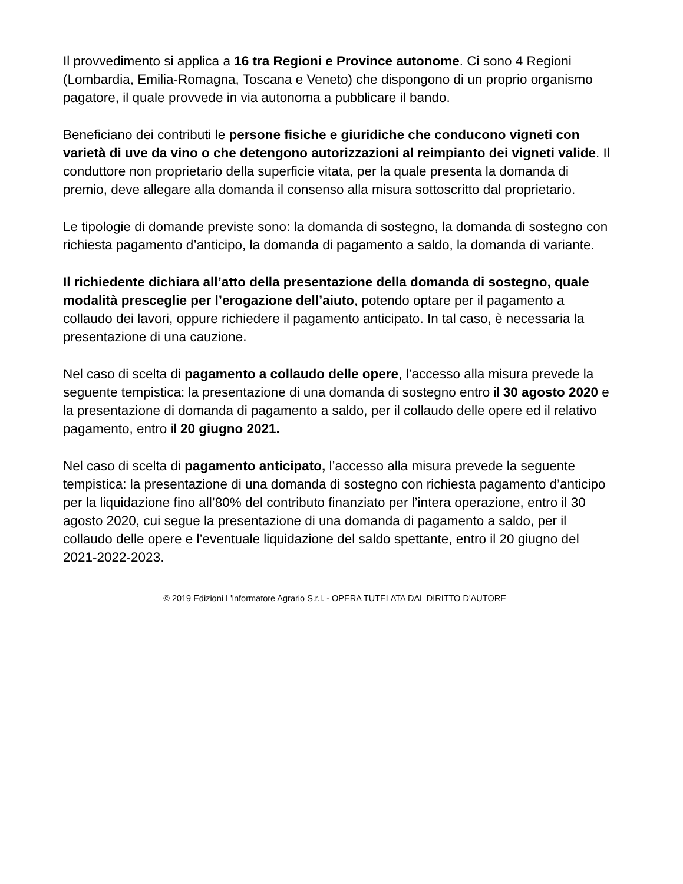Il provvedimento si applica a 16 tra Regioni e Province autonome. Ci sono 4 Regioni (Lombardia, Emilia-Romagna, Toscana e Veneto) che dispongono di un proprio organismo pagatore, il quale provvede in via autonoma a pubblicare il bando.
Beneficiano dei contributi le persone fisiche e giuridiche che conducono vigneti con varietà di uve da vino o che detengono autorizzazioni al reimpianto dei vigneti valide. Il conduttore non proprietario della superficie vitata, per la quale presenta la domanda di premio, deve allegare alla domanda il consenso alla misura sottoscritto dal proprietario.
Le tipologie di domande previste sono: la domanda di sostegno, la domanda di sostegno con richiesta pagamento d’anticipo, la domanda di pagamento a saldo, la domanda di variante.
Il richiedente dichiara all’atto della presentazione della domanda di sostegno, quale modalità presceglie per l’erogazione dell’aiuto, potendo optare per il pagamento a collaudo dei lavori, oppure richiedere il pagamento anticipato. In tal caso, è necessaria la presentazione di una cauzione.
Nel caso di scelta di pagamento a collaudo delle opere, l’accesso alla misura prevede la seguente tempistica: la presentazione di una domanda di sostegno entro il 30 agosto 2020 e la presentazione di domanda di pagamento a saldo, per il collaudo delle opere ed il relativo pagamento, entro il 20 giugno 2021.
Nel caso di scelta di pagamento anticipato, l’accesso alla misura prevede la seguente tempistica: la presentazione di una domanda di sostegno con richiesta pagamento d’anticipo per la liquidazione fino all’80% del contributo finanziato per l’intera operazione, entro il 30 agosto 2020, cui segue la presentazione di una domanda di pagamento a saldo, per il collaudo delle opere e l’eventuale liquidazione del saldo spettante, entro il 20 giugno del 2021-2022-2023.
© 2019 Edizioni L'informatore Agrario S.r.l. - OPERA TUTELATA DAL DIRITTO D'AUTORE